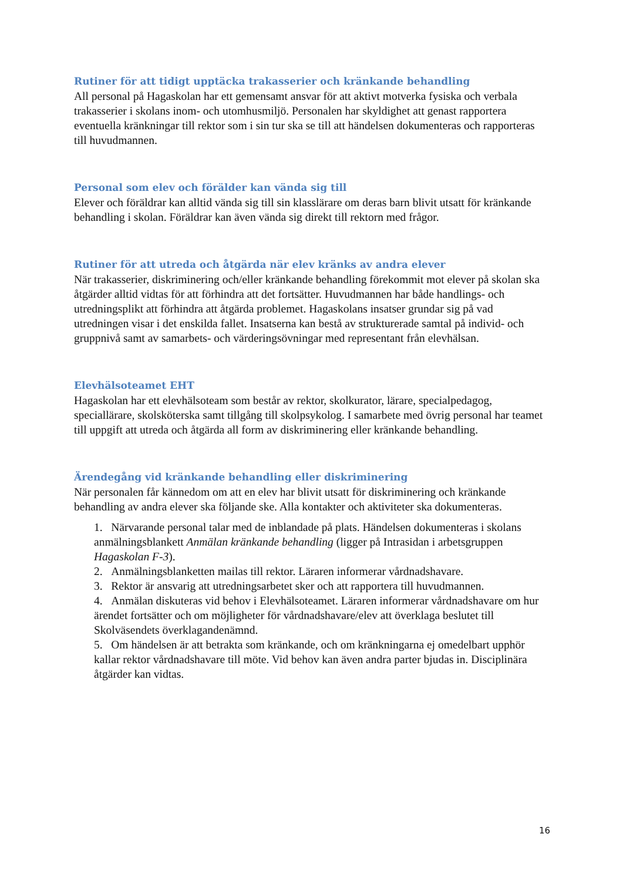Rutiner för att tidigt upptäcka trakasserier och kränkande behandling
All personal på Hagaskolan har ett gemensamt ansvar för att aktivt motverka fysiska och verbala trakasserier i skolans inom- och utomhusmiljö. Personalen har skyldighet att genast rapportera eventuella kränkningar till rektor som i sin tur ska se till att händelsen dokumenteras och rapporteras till huvudmannen.
Personal som elev och förälder kan vända sig till
Elever och föräldrar kan alltid vända sig till sin klasslärare om deras barn blivit utsatt för kränkande behandling i skolan. Föräldrar kan även vända sig direkt till rektorn med frågor.
Rutiner för att utreda och åtgärda när elev kränks av andra elever
När trakasserier, diskriminering och/eller kränkande behandling förekommit mot elever på skolan ska åtgärder alltid vidtas för att förhindra att det fortsätter. Huvudmannen har både handlings- och utredningsplikt att förhindra att åtgärda problemet. Hagaskolans insatser grundar sig på vad utredningen visar i det enskilda fallet. Insatserna kan bestå av strukturerade samtal på individ- och gruppnivå samt av samarbets- och värderingsövningar med representant från elevhälsan.
Elevhälsoteamet EHT
Hagaskolan har ett elevhälsoteam som består av rektor, skolkurator, lärare, specialpedagog, speciallärare, skolsköterska samt tillgång till skolpsykolog. I samarbete med övrig personal har teamet till uppgift att utreda och åtgärda all form av diskriminering eller kränkande behandling.
Ärendegång vid kränkande behandling eller diskriminering
När personalen får kännedom om att en elev har blivit utsatt för diskriminering och kränkande behandling av andra elever ska följande ske. Alla kontakter och aktiviteter ska dokumenteras.
1. Närvarande personal talar med de inblandade på plats. Händelsen dokumenteras i skolans anmälningsblankett Anmälan kränkande behandling (ligger på Intrasidan i arbetsgruppen Hagaskolan F-3).
2. Anmälningsblanketten mailas till rektor. Läraren informerar vårdnadshavare.
3. Rektor är ansvarig att utredningsarbetet sker och att rapportera till huvudmannen.
4. Anmälan diskuteras vid behov i Elevhälsoteamet. Läraren informerar vårdnadshavare om hur ärendet fortsätter och om möjligheter för vårdnadshavare/elev att överklaga beslutet till Skolväsendets överklagandenämnd.
5. Om händelsen är att betrakta som kränkande, och om kränkningarna ej omedelbart upphör kallar rektor vårdnadshavare till möte. Vid behov kan även andra parter bjudas in. Disciplinära åtgärder kan vidtas.
16